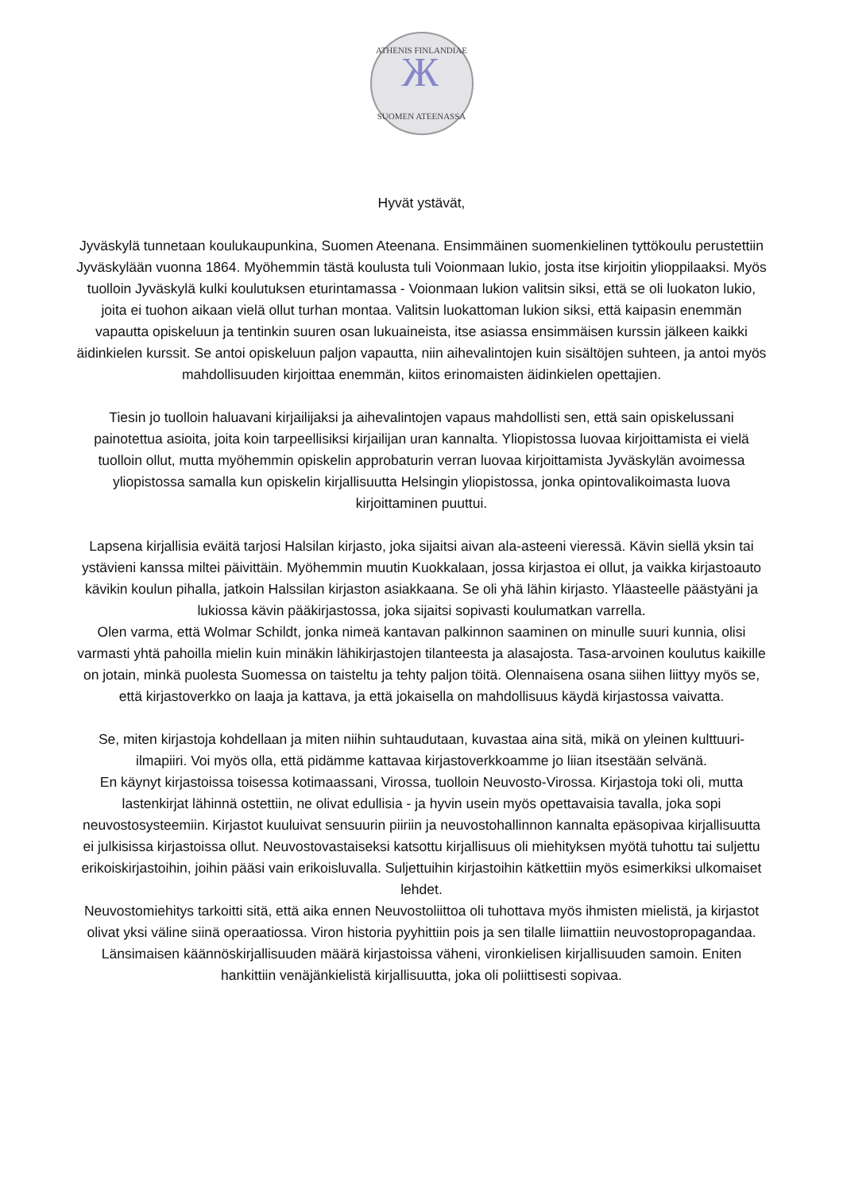ATHENIS FINLANDIAE
Ж
SUOMEN ATEENASSA
Hyvät ystävät,
Jyväskylä tunnetaan koulukaupunkina, Suomen Ateenana. Ensimmäinen suomenkielinen tyttökoulu perustettiin Jyväskylään vuonna 1864. Myöhemmin tästä koulusta tuli Voionmaan lukio, josta itse kirjoitin ylioppilaaksi. Myös tuolloin Jyväskylä kulki koulutuksen eturintamassa - Voionmaan lukion valitsin siksi, että se oli luokaton lukio, joita ei tuohon aikaan vielä ollut turhan montaa. Valitsin luokattoman lukion siksi, että kaipasin enemmän vapautta opiskeluun ja tentinkin suuren osan lukuaineista, itse asiassa ensimmäisen kurssin jälkeen kaikki äidinkielen kurssit. Se antoi opiskeluun paljon vapautta, niin aihevalintojen kuin sisältöjen suhteen, ja antoi myös mahdollisuuden kirjoittaa enemmän, kiitos erinomaisten äidinkielen opettajien.
Tiesin jo tuolloin haluavani kirjailijaksi ja aihevalintojen vapaus mahdollisti sen, että sain opiskelussani painotettua asioita, joita koin tarpeellisiksi kirjailijan uran kannalta. Yliopistossa luovaa kirjoittamista ei vielä tuolloin ollut, mutta myöhemmin opiskelin approbaturin verran luovaa kirjoittamista Jyväskylän avoimessa yliopistossa samalla kun opiskelin kirjallisuutta Helsingin yliopistossa, jonka opintovalikoimasta luova kirjoittaminen puuttui.
Lapsena kirjallisia eväitä tarjosi Halsilan kirjasto, joka sijaitsi aivan ala-asteeni vieressä. Kävin siellä yksin tai ystävieni kanssa miltei päivittäin. Myöhemmin muutin Kuokkalaan, jossa kirjastoa ei ollut, ja vaikka kirjastoauto kävikin koulun pihalla, jatkoin Halssilan kirjaston asiakkaana. Se oli yhä lähin kirjasto. Yläasteelle päästyäni ja lukiossa kävin pääkirjastossa, joka sijaitsi sopivasti koulumatkan varrella.
Olen varma, että Wolmar Schildt, jonka nimeä kantavan palkinnon saaminen on minulle suuri kunnia, olisi varmasti yhtä pahoilla mielin kuin minäkin lähikirjastojen tilanteesta ja alasajosta. Tasa-arvoinen koulutus kaikille on jotain, minkä puolesta Suomessa on taisteltu ja tehty paljon töitä. Olennaisena osana siihen liittyy myös se, että kirjastoverkko on laaja ja kattava, ja että jokaisella on mahdollisuus käydä kirjastossa vaivatta.
Se, miten kirjastoja kohdellaan ja miten niihin suhtaudutaan, kuvastaa aina sitä, mikä on yleinen kulttuuri-ilmapiiri. Voi myös olla, että pidämme kattavaa kirjastoverkkoamme jo liian itsestään selvänä.
En käynyt kirjastoissa toisessa kotimaassani, Virossa, tuolloin Neuvosto-Virossa. Kirjastoja toki oli, mutta lastenkirjat lähinnä ostettiin, ne olivat edullisia - ja hyvin usein myös opettavaisia tavalla, joka sopi neuvostosysteemiin. Kirjastot kuuluivat sensuurin piiriin ja neuvostohallinnon kannalta epäsopivaa kirjallisuutta ei julkisissa kirjastoissa ollut. Neuvostovastaiseksi katsottu kirjallisuus oli miehityksen myötä tuhottu tai suljettu erikoiskirjastoihin, joihin pääsi vain erikoisluvalla. Suljettuihin kirjastoihin kätkettiin myös esimerkiksi ulkomaiset lehdet.
Neuvostomiehitys tarkoitti sitä, että aika ennen Neuvostoliittoa oli tuhottava myös ihmisten mielistä, ja kirjastot olivat yksi väline siinä operaatiossa. Viron historia pyyhittiin pois ja sen tilalle liimattiin neuvostopropagandaa. Länsimaisen käännöskirjallisuuden määrä kirjastoissa väheni, vironkielisen kirjallisuuden samoin. Eniten hankittiin venäjänkielistä kirjallisuutta, joka oli poliittisesti sopivaa.